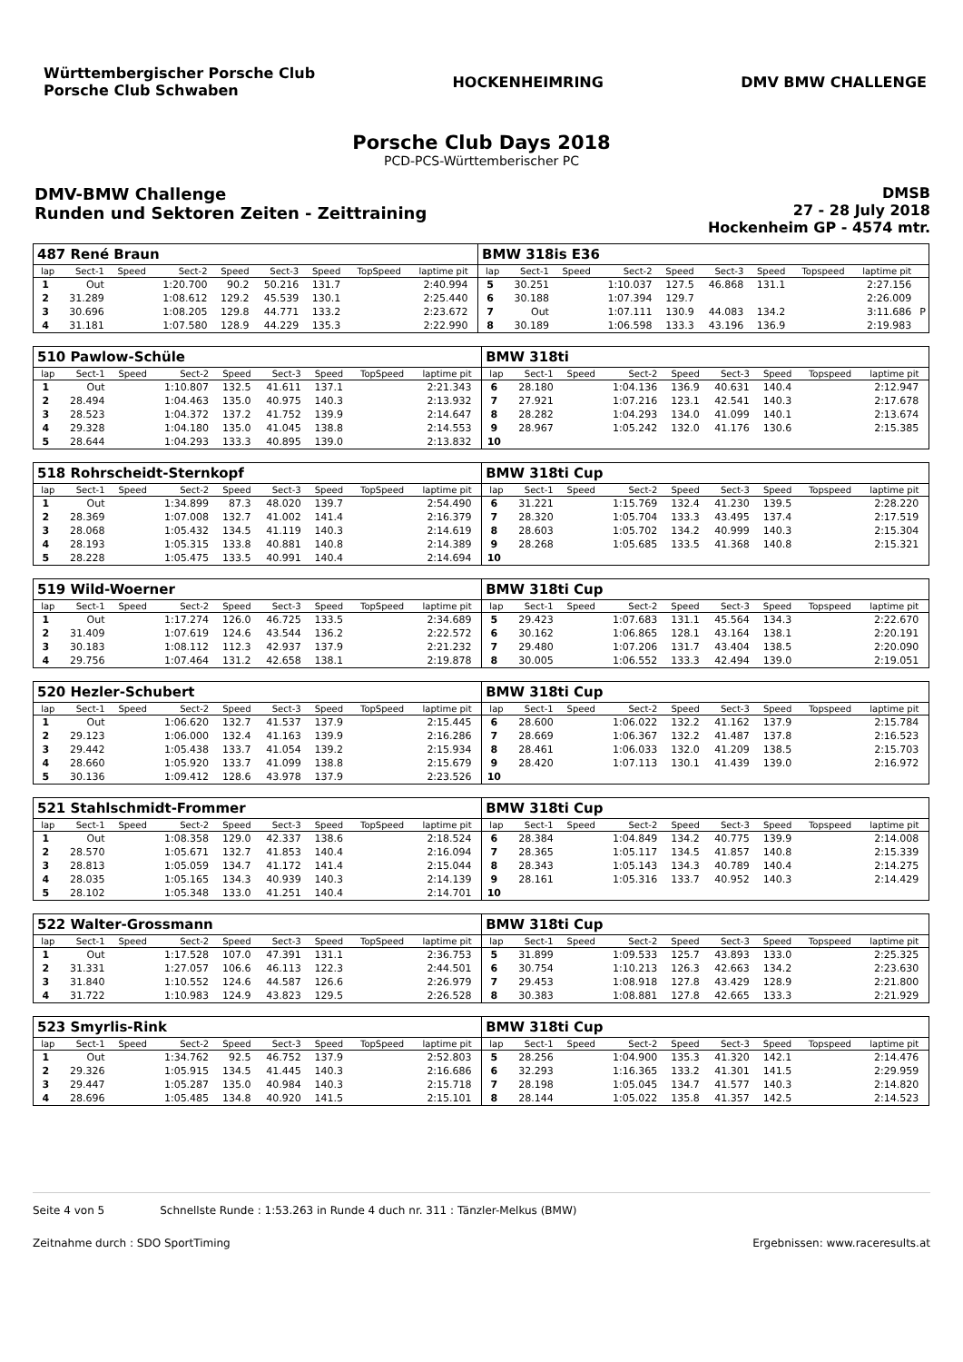Württembergischer Porsche Club
Porsche Club Schwaben
HOCKENHEIMRING DMV BMW CHALLENGE
Porsche Club Days 2018
PCD-PCS-Württemberischer PC
DMV-BMW Challenge
Runden und Sektoren Zeiten - Zeittraining
DMSB
27 - 28 July 2018
Hockenheim GP - 4574 mtr.
| 487 René Braun | | | | | | | | | | BMW 318is E36 | | | | | | | | | |
| lap | Sect-1 | Speed | Sect-2 | Speed | Sect-3 | Speed | TopSpeed | laptime pit | | lap | Sect-1 | Speed | Sect-2 | Speed | Sect-3 | Speed | Topspeed | laptime pit | |
| 1 | Out | | 1:20.700 | 90.2 | 50.216 | 131.7 | | 2:40.994 | | 5 | 30.251 | | 1:10.037 | 127.5 | 46.868 | 131.1 | | 2:27.156 | |
| 2 | 31.289 | | 1:08.612 | 129.2 | 45.539 | 130.1 | | 2:25.440 | | 6 | 30.188 | | 1:07.394 | 129.7 | | | | 2:26.009 | |
| 3 | 30.696 | | 1:08.205 | 129.8 | 44.771 | 133.2 | | 2:23.672 | | 7 | Out | | 1:07.111 | 130.9 | 44.083 | 134.2 | | 3:11.686 | P |
| 4 | 31.181 | | 1:07.580 | 128.9 | 44.229 | 135.3 | | 2:22.990 | | 8 | 30.189 | | 1:06.598 | 133.3 | 43.196 | 136.9 | | 2:19.983 | |
| 510 Pawlow-Schüle | | | | | | | | | | BMW 318ti | | | | | | | | | |
| lap | Sect-1 | Speed | Sect-2 | Speed | Sect-3 | Speed | TopSpeed | laptime pit | | lap | Sect-1 | Speed | Sect-2 | Speed | Sect-3 | Speed | Topspeed | laptime pit | |
| 1 | Out | | 1:10.807 | 132.5 | 41.611 | 137.1 | | 2:21.343 | | 6 | 28.180 | | 1:04.136 | 136.9 | 40.631 | 140.4 | | 2:12.947 | |
| 2 | 28.494 | | 1:04.463 | 135.0 | 40.975 | 140.3 | | 2:13.932 | | 7 | 27.921 | | 1:07.216 | 123.1 | 42.541 | 140.3 | | 2:17.678 | |
| 3 | 28.523 | | 1:04.372 | 137.2 | 41.752 | 139.9 | | 2:14.647 | | 8 | 28.282 | | 1:04.293 | 134.0 | 41.099 | 140.1 | | 2:13.674 | |
| 4 | 29.328 | | 1:04.180 | 135.0 | 41.045 | 138.8 | | 2:14.553 | | 9 | 28.967 | | 1:05.242 | 132.0 | 41.176 | 130.6 | | 2:15.385 | |
| 5 | 28.644 | | 1:04.293 | 133.3 | 40.895 | 139.0 | | 2:13.832 | | 10 | | | | | | | | | |
| 518 Rohrscheidt-Sternkopf | | | | | | | | | | BMW 318ti Cup | | | | | | | | | |
| lap | Sect-1 | Speed | Sect-2 | Speed | Sect-3 | Speed | TopSpeed | laptime pit | | lap | Sect-1 | Speed | Sect-2 | Speed | Sect-3 | Speed | Topspeed | laptime pit | |
| 1 | Out | | 1:34.899 | 87.3 | 48.020 | 139.7 | | 2:54.490 | | 6 | 31.221 | | 1:15.769 | 132.4 | 41.230 | 139.5 | | 2:28.220 | |
| 2 | 28.369 | | 1:07.008 | 132.7 | 41.002 | 141.4 | | 2:16.379 | | 7 | 28.320 | | 1:05.704 | 133.3 | 43.495 | 137.4 | | 2:17.519 | |
| 3 | 28.068 | | 1:05.432 | 134.5 | 41.119 | 140.3 | | 2:14.619 | | 8 | 28.603 | | 1:05.702 | 134.2 | 40.999 | 140.3 | | 2:15.304 | |
| 4 | 28.193 | | 1:05.315 | 133.8 | 40.881 | 140.8 | | 2:14.389 | | 9 | 28.268 | | 1:05.685 | 133.5 | 41.368 | 140.8 | | 2:15.321 | |
| 5 | 28.228 | | 1:05.475 | 133.5 | 40.991 | 140.4 | | 2:14.694 | | 10 | | | | | | | | | |
| 519 Wild-Woerner | | | | | | | | | | BMW 318ti Cup | | | | | | | | | |
| lap | Sect-1 | Speed | Sect-2 | Speed | Sect-3 | Speed | TopSpeed | laptime pit | | lap | Sect-1 | Speed | Sect-2 | Speed | Sect-3 | Speed | Topspeed | laptime pit | |
| 1 | Out | | 1:17.274 | 126.0 | 46.725 | 133.5 | | 2:34.689 | | 5 | 29.423 | | 1:07.683 | 131.1 | 45.564 | 134.3 | | 2:22.670 | |
| 2 | 31.409 | | 1:07.619 | 124.6 | 43.544 | 136.2 | | 2:22.572 | | 6 | 30.162 | | 1:06.865 | 128.1 | 43.164 | 138.1 | | 2:20.191 | |
| 3 | 30.183 | | 1:08.112 | 112.3 | 42.937 | 137.9 | | 2:21.232 | | 7 | 29.480 | | 1:07.206 | 131.7 | 43.404 | 138.5 | | 2:20.090 | |
| 4 | 29.756 | | 1:07.464 | 131.2 | 42.658 | 138.1 | | 2:19.878 | | 8 | 30.005 | | 1:06.552 | 133.3 | 42.494 | 139.0 | | 2:19.051 | |
| 520 Hezler-Schubert | | | | | | | | | | BMW 318ti Cup | | | | | | | | | |
| lap | Sect-1 | Speed | Sect-2 | Speed | Sect-3 | Speed | TopSpeed | laptime pit | | lap | Sect-1 | Speed | Sect-2 | Speed | Sect-3 | Speed | Topspeed | laptime pit | |
| 1 | Out | | 1:06.620 | 132.7 | 41.537 | 137.9 | | 2:15.445 | | 6 | 28.600 | | 1:06.022 | 132.2 | 41.162 | 137.9 | | 2:15.784 | |
| 2 | 29.123 | | 1:06.000 | 132.4 | 41.163 | 139.9 | | 2:16.286 | | 7 | 28.669 | | 1:06.367 | 132.2 | 41.487 | 137.8 | | 2:16.523 | |
| 3 | 29.442 | | 1:05.438 | 133.7 | 41.054 | 139.2 | | 2:15.934 | | 8 | 28.461 | | 1:06.033 | 132.0 | 41.209 | 138.5 | | 2:15.703 | |
| 4 | 28.660 | | 1:05.920 | 133.7 | 41.099 | 138.8 | | 2:15.679 | | 9 | 28.420 | | 1:07.113 | 130.1 | 41.439 | 139.0 | | 2:16.972 | |
| 5 | 30.136 | | 1:09.412 | 128.6 | 43.978 | 137.9 | | 2:23.526 | | 10 | | | | | | | | | |
| 521 Stahlschmidt-Frommer | | | | | | | | | | BMW 318ti Cup | | | | | | | | | |
| lap | Sect-1 | Speed | Sect-2 | Speed | Sect-3 | Speed | TopSpeed | laptime pit | | lap | Sect-1 | Speed | Sect-2 | Speed | Sect-3 | Speed | Topspeed | laptime pit | |
| 1 | Out | | 1:08.358 | 129.0 | 42.337 | 138.6 | | 2:18.524 | | 6 | 28.384 | | 1:04.849 | 134.2 | 40.775 | 139.9 | | 2:14.008 | |
| 2 | 28.570 | | 1:05.671 | 132.7 | 41.853 | 140.4 | | 2:16.094 | | 7 | 28.365 | | 1:05.117 | 134.5 | 41.857 | 140.8 | | 2:15.339 | |
| 3 | 28.813 | | 1:05.059 | 134.7 | 41.172 | 141.4 | | 2:15.044 | | 8 | 28.343 | | 1:05.143 | 134.3 | 40.789 | 140.4 | | 2:14.275 | |
| 4 | 28.035 | | 1:05.165 | 134.3 | 40.939 | 140.3 | | 2:14.139 | | 9 | 28.161 | | 1:05.316 | 133.7 | 40.952 | 140.3 | | 2:14.429 | |
| 5 | 28.102 | | 1:05.348 | 133.0 | 41.251 | 140.4 | | 2:14.701 | | 10 | | | | | | | | | |
| 522 Walter-Grossmann | | | | | | | | | | BMW 318ti Cup | | | | | | | | | |
| lap | Sect-1 | Speed | Sect-2 | Speed | Sect-3 | Speed | TopSpeed | laptime pit | | lap | Sect-1 | Speed | Sect-2 | Speed | Sect-3 | Speed | Topspeed | laptime pit | |
| 1 | Out | | 1:17.528 | 107.0 | 47.391 | 131.1 | | 2:36.753 | | 5 | 31.899 | | 1:09.533 | 125.7 | 43.893 | 133.0 | | 2:25.325 | |
| 2 | 31.331 | | 1:27.057 | 106.6 | 46.113 | 122.3 | | 2:44.501 | | 6 | 30.754 | | 1:10.213 | 126.3 | 42.663 | 134.2 | | 2:23.630 | |
| 3 | 31.840 | | 1:10.552 | 124.6 | 44.587 | 126.6 | | 2:26.979 | | 7 | 29.453 | | 1:08.918 | 127.8 | 43.429 | 128.9 | | 2:21.800 | |
| 4 | 31.722 | | 1:10.983 | 124.9 | 43.823 | 129.5 | | 2:26.528 | | 8 | 30.383 | | 1:08.881 | 127.8 | 42.665 | 133.3 | | 2:21.929 | |
| 523 Smyrlis-Rink | | | | | | | | | | BMW 318ti Cup | | | | | | | | | |
| lap | Sect-1 | Speed | Sect-2 | Speed | Sect-3 | Speed | TopSpeed | laptime pit | | lap | Sect-1 | Speed | Sect-2 | Speed | Sect-3 | Speed | Topspeed | laptime pit | |
| 1 | Out | | 1:34.762 | 92.5 | 46.752 | 137.9 | | 2:52.803 | | 5 | 28.256 | | 1:04.900 | 135.3 | 41.320 | 142.1 | | 2:14.476 | |
| 2 | 29.326 | | 1:05.915 | 134.5 | 41.445 | 140.3 | | 2:16.686 | | 6 | 32.293 | | 1:16.365 | 133.2 | 41.301 | 141.5 | | 2:29.959 | |
| 3 | 29.447 | | 1:05.287 | 135.0 | 40.984 | 140.3 | | 2:15.718 | | 7 | 28.198 | | 1:05.045 | 134.7 | 41.577 | 140.3 | | 2:14.820 | |
| 4 | 28.696 | | 1:05.485 | 134.8 | 40.920 | 141.5 | | 2:15.101 | | 8 | 28.144 | | 1:05.022 | 135.8 | 41.357 | 142.5 | | 2:14.523 | |
Seite 4 von 5 Schnellste Runde : 1:53.263 in Runde 4 duch nr. 311 : Tänzler-Melkus (BMW)
Zeitnahme durch : SDO SportTiming Ergebnissen: www.raceresults.at